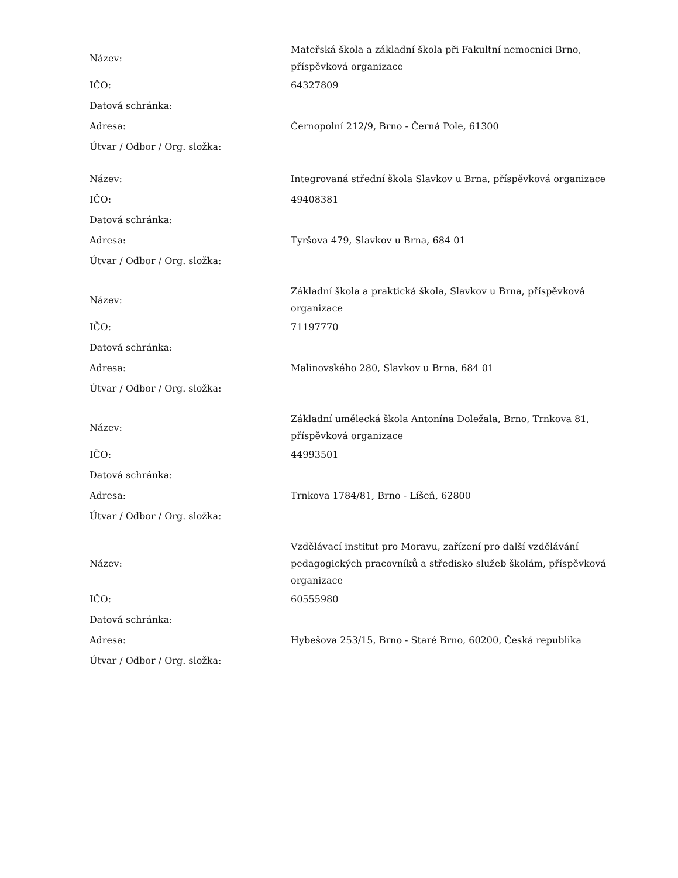| Název: | Mateřská škola a základní škola při Fakultní nemocnici Brno, příspěvková organizace |
| IČO: | 64327809 |
| Datová schránka: | |
| Adresa: | Černopolní 212/9, Brno - Černá Pole, 61300 |
| Útvar / Odbor / Org. složka: | |
| Název: | Integrovaná střední škola Slavkov u Brna, příspěvková organizace |
| IČO: | 49408381 |
| Datová schránka: | |
| Adresa: | Tyršova 479, Slavkov u Brna, 684 01 |
| Útvar / Odbor / Org. složka: | |
| Název: | Základní škola a praktická škola, Slavkov u Brna, příspěvková organizace |
| IČO: | 71197770 |
| Datová schránka: | |
| Adresa: | Malinovského 280, Slavkov u Brna, 684 01 |
| Útvar / Odbor / Org. složka: | |
| Název: | Základní umělecká škola Antonína Doležala, Brno, Trnkova 81, příspěvková organizace |
| IČO: | 44993501 |
| Datová schránka: | |
| Adresa: | Trnkova 1784/81, Brno - Líšeň, 62800 |
| Útvar / Odbor / Org. složka: | |
| Název: | Vzdělávací institut pro Moravu, zařízení pro další vzdělávání pedagogických pracovníků a středisko služeb školám, příspěvková organizace |
| IČO: | 60555980 |
| Datová schránka: | |
| Adresa: | Hybešova 253/15, Brno - Staré Brno, 60200, Česká republika |
| Útvar / Odbor / Org. složka: | |